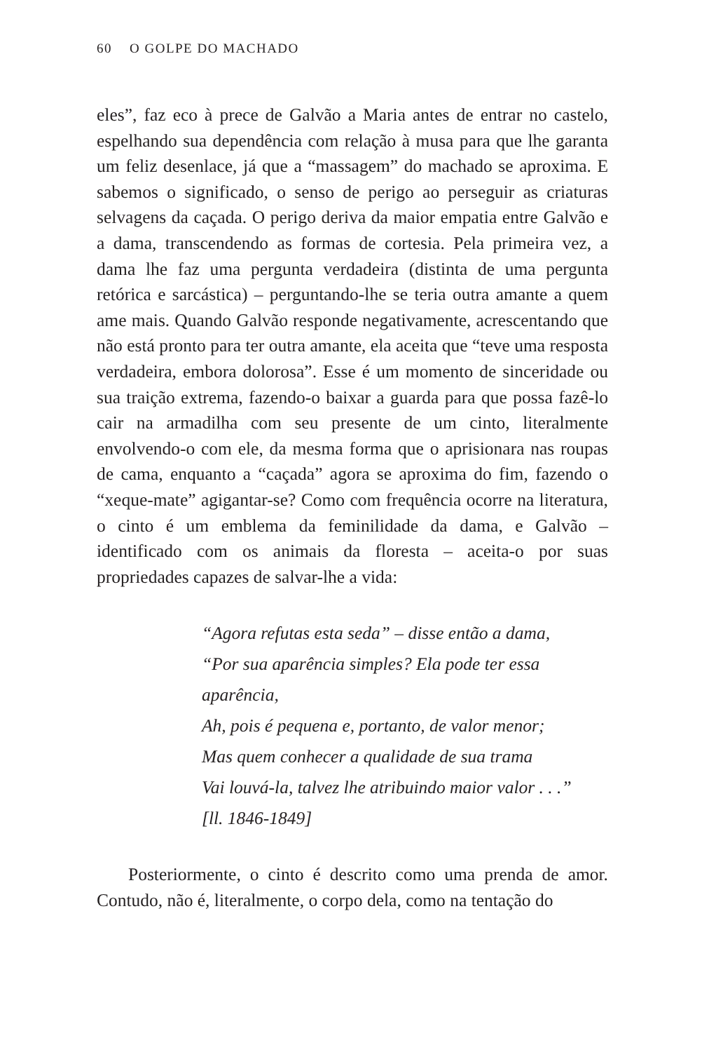60 O GOLPE DO MACHADO
eles”, faz eco à prece de Galvão a Maria antes de entrar no castelo, espelhando sua dependência com relação à musa para que lhe garanta um feliz desenlace, já que a “massagem” do machado se aproxima. E sabemos o significado, o senso de perigo ao perseguir as criaturas selvagens da caçada. O perigo deriva da maior empatia entre Galvão e a dama, transcendendo as formas de cortesia. Pela primeira vez, a dama lhe faz uma pergunta verdadeira (distinta de uma pergunta retórica e sarcástica) – perguntando-lhe se teria outra amante a quem ame mais. Quando Galvão responde negativamente, acrescentando que não está pronto para ter outra amante, ela aceita que “teve uma resposta verdadeira, embora dolorosa”. Esse é um momento de sinceridade ou sua traição extrema, fazendo-o baixar a guarda para que possa fazê-lo cair na armadilha com seu presente de um cinto, literalmente envolvendo-o com ele, da mesma forma que o aprisionara nas roupas de cama, enquanto a “caçada” agora se aproxima do fim, fazendo o “xeque-mate” agigantar-se? Como com frequência ocorre na literatura, o cinto é um emblema da feminilidade da dama, e Galvão – identificado com os animais da floresta – aceita-o por suas propriedades capazes de salvar-lhe a vida:
“Agora refutas esta seda” – disse então a dama,
“Por sua aparência simples? Ela pode ter essa aparência,
Ah, pois é pequena e, portanto, de valor menor;
Mas quem conhecer a qualidade de sua trama
Vai louvá-la, talvez lhe atribuindo maior valor . . .”
[ll. 1846-1849]
Posteriormente, o cinto é descrito como uma prenda de amor. Contudo, não é, literalmente, o corpo dela, como na tentação do